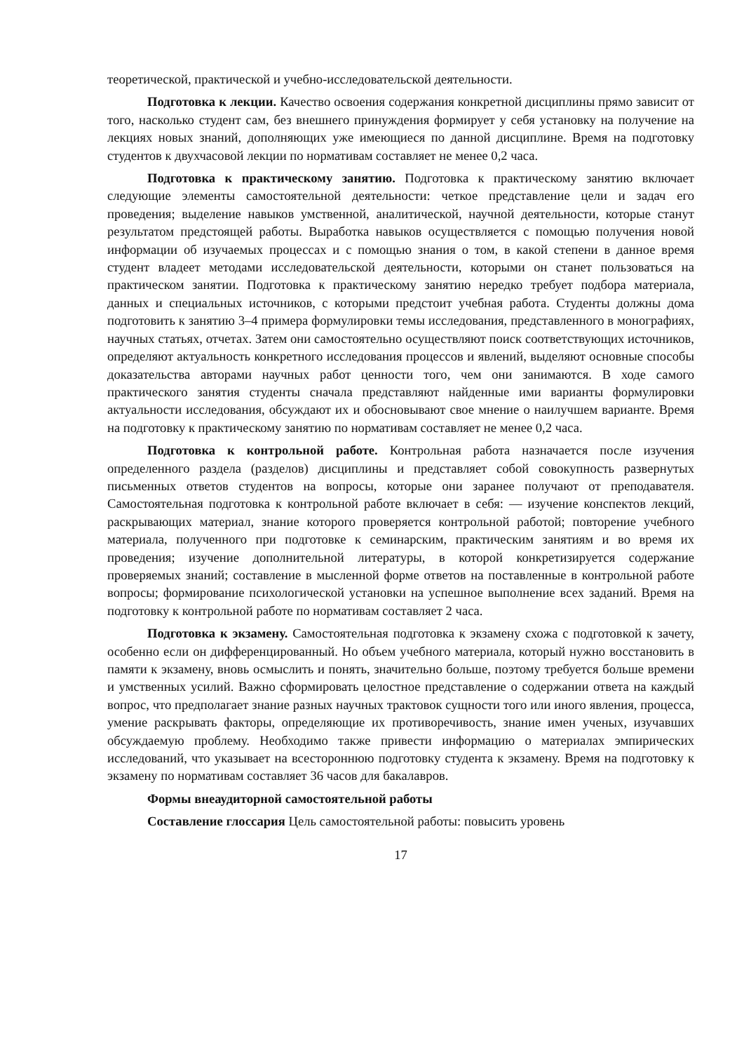теоретической, практической и учебно-исследовательской деятельности.
Подготовка к лекции. Качество освоения содержания конкретной дисциплины прямо зависит от того, насколько студент сам, без внешнего принуждения формирует у себя установку на получение на лекциях новых знаний, дополняющих уже имеющиеся по данной дисциплине. Время на подготовку студентов к двухчасовой лекции по нормативам составляет не менее 0,2 часа.
Подготовка к практическому занятию. Подготовка к практическому занятию включает следующие элементы самостоятельной деятельности: четкое представление цели и задач его проведения; выделение навыков умственной, аналитической, научной деятельности, которые станут результатом предстоящей работы. Выработка навыков осущес­твляется с помощью получения новой информации об изучаемых процессах и с помощью знания о том, в какой степени в данное время студент владеет методами исследовательской деятельности, которыми он станет пользоваться на практическом занятии. Подготовка к практическому занятию нередко требует подбора материала, данных и специальных источников, с которыми предстоит учебная работа. Студенты должны дома подготовить к занятию 3–4 примера формулировки темы исследования, представленного в монографиях, научных статьях, отчетах. Затем они самостоятельно осуществляют поиск соответствующих источников, определяют актуальность конкретного исследования процессов и явлений, выделяют основные способы доказательства авторами научных работ ценности того, чем они занимаются. В ходе самого практического занятия студенты сначала представляют найденные ими варианты формулировки актуальности исследования, обсуждают их и обосно­вывают свое мнение о наилучшем варианте. Время на подготовку к практическому занятию по нормативам составляет не менее 0,2 часа.
Подготовка к контрольной работе. Контрольная работа назначается после изучения определенного раздела (разделов) дисциплины и представляет собой совокупность развернутых письменных ответов студентов на вопросы, которые они заранее получают от преподавателя. Самостоятельная подготовка к контрольной работе включает в себя: — изучение конспектов лекций, раскрывающих материал, знание которого проверяется контрольной работой; повторение учебного материала, полученного при подготовке к семинарским, практическим занятиям и во время их проведения; изучение дополнительной литературы, в которой конкретизируется содержание проверяемых знаний; составление в мысленной форме ответов на поставленные в контрольной работе вопросы; формирование психологической установки на успешное выполнение всех заданий. Время на подготовку к контрольной работе по нормативам составляет 2 часа.
Подготовка к экзамену. Самостоятельная подготовка к экзамену схожа с подготовкой к зачету, особенно если он дифференцированный. Но объем учебного материала, который нужно восстановить в памяти к экзамену, вновь осмыслить и понять, значительно больше, поэтому требуется больше времени и умственных усилий. Важно сформировать целостное представление о содержании ответа на каждый вопрос, что предполагает знание разных научных трактовок сущности того или иного явления, процесса, умение раскрывать факторы, определяющие их противоречивость, знание имен ученых, изучавших обсуждаемую проблему. Необходимо также привести информацию о материалах эмпирических исследований, что указывает на всестороннюю подготовку студента к экзамену. Время на подготовку к экзамену по нормативам составляет 36 часов для бакалавров.
Формы внеаудиторной самостоятельной работы
Составление глоссария Цель самостоятельной работы: повысить уровень
17